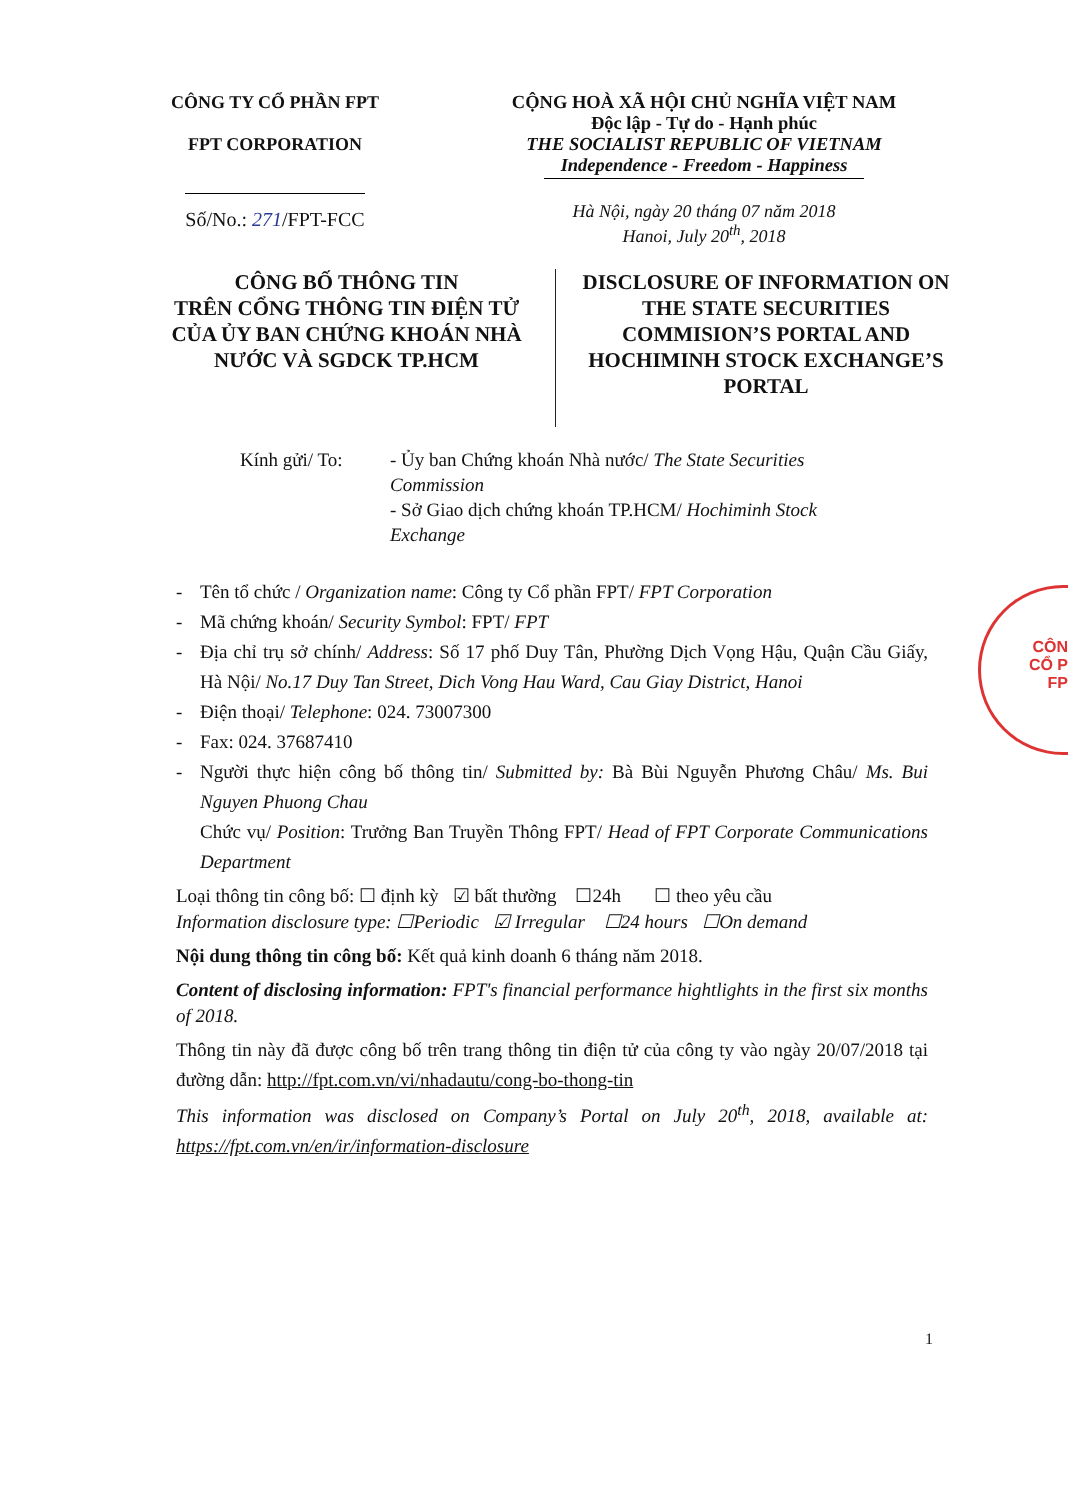CÔNG TY CỔ PHẦN FPT
FPT CORPORATION
Số/No.: 271/FPT-FCC
CỘNG HOÀ XÃ HỘI CHỦ NGHĨA VIỆT NAM
Độc lập - Tự do - Hạnh phúc
THE SOCIALIST REPUBLIC OF VIETNAM
Independence - Freedom - Happiness
Hà Nội, ngày 20 tháng 07 năm 2018
Hanoi, July 20<sup>th</sup>, 2018
CÔNG BỐ THÔNG TIN
TRÊN CỔNG THÔNG TIN ĐIỆN TỬ
CỦA ỦY BAN CHỨNG KHOÁN NHÀ
NƯỚC VÀ SGDCK TP.HCM
DISCLOSURE OF INFORMATION ON
THE STATE SECURITIES
COMMISION’S PORTAL AND
HOCHIMINH STOCK EXCHANGE’S
PORTAL
Kính gửi/ To: - Ủy ban Chứng khoán Nhà nước/ The State Securities
Commission
- Sở Giao dịch chứng khoán TP.HCM/ Hochiminh Stock
Exchange
- Tên tổ chức / Organization name: Công ty Cổ phần FPT/ FPT Corporation
- Mã chứng khoán/ Security Symbol: FPT/ FPT
- Địa chỉ trụ sở chính/ Address: Số 17 phố Duy Tân, Phường Dịch Vọng Hậu, Quận Cầu Giấy, Hà Nội/ No.17 Duy Tan Street, Dich Vong Hau Ward, Cau Giay District, Hanoi
- Điện thoại/ Telephone: 024. 73007300
- Fax: 024. 37687410
- Người thực hiện công bố thông tin/ Submitted by: Bà Bùi Nguyễn Phương Châu/ Ms. Bui Nguyen Phuong Chau
Chức vụ/ Position: Trưởng Ban Truyền Thông FPT/ Head of FPT Corporate Communications Department
Loại thông tin công bố: ☐ định kỳ ☑ bất thường ☐24h ☐ theo yêu cầu
Information disclosure type: ☐Periodic ☑ Irregular ☐24 hours ☐On demand
Nội dung thông tin công bố: Kết quả kinh doanh 6 tháng năm 2018.
Content of disclosing information: FPT's financial performance hightlights in the first six months of 2018.
Thông tin này đã được công bố trên trang thông tin điện tử của công ty vào ngày 20/07/2018 tại đường dẫn: http://fpt.com.vn/vi/nhadautu/cong-bo-thong-tin
This information was disclosed on Company’s Portal on July 20<sup>th</sup>, 2018, available at: https://fpt.com.vn/en/ir/information-disclosure
1
CÔN
CỔ P
FP